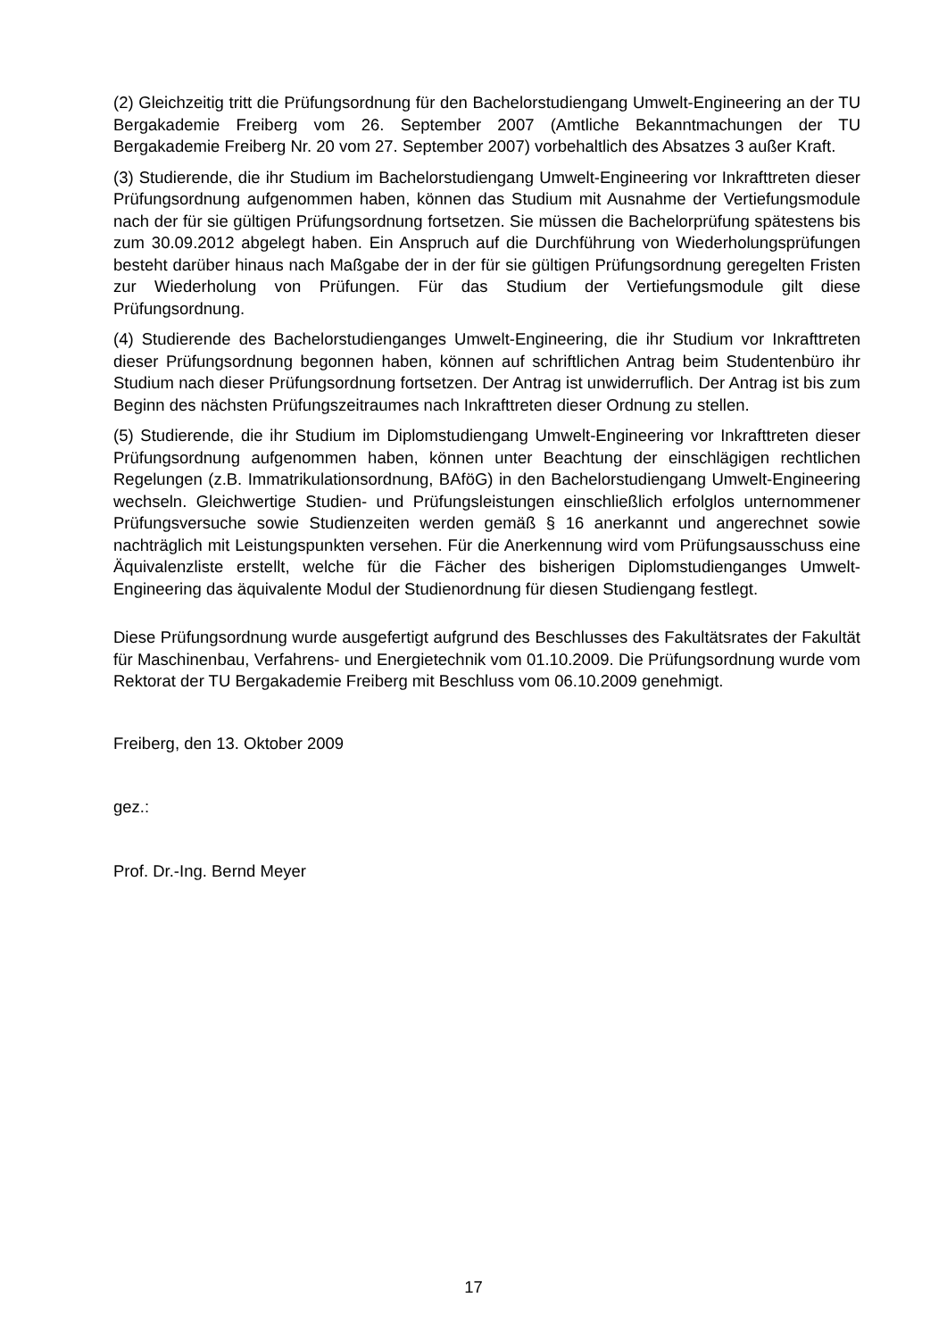(2) Gleichzeitig tritt die Prüfungsordnung für den Bachelorstudiengang Umwelt-Engineering an der TU Bergakademie Freiberg vom 26. September 2007 (Amtliche Bekanntmachungen der TU Bergakademie Freiberg Nr. 20 vom 27. September 2007) vorbehaltlich des Absatzes 3 außer Kraft.
(3) Studierende, die ihr Studium im Bachelorstudiengang Umwelt-Engineering vor Inkrafttreten dieser Prüfungsordnung aufgenommen haben, können das Studium mit Ausnahme der Vertiefungsmodule nach der für sie gültigen Prüfungsordnung fortsetzen. Sie müssen die Bachelorprüfung spätestens bis zum 30.09.2012 abgelegt haben. Ein Anspruch auf die Durchführung von Wiederholungsprüfungen besteht darüber hinaus nach Maßgabe der in der für sie gültigen Prüfungsordnung geregelten Fristen zur Wiederholung von Prüfungen. Für das Studium der Vertiefungsmodule gilt diese Prüfungsordnung.
(4) Studierende des Bachelorstudienganges Umwelt-Engineering, die ihr Studium vor Inkrafttreten dieser Prüfungsordnung begonnen haben, können auf schriftlichen Antrag beim Studentenbüro ihr Studium nach dieser Prüfungsordnung fortsetzen. Der Antrag ist unwiderruflich. Der Antrag ist bis zum Beginn des nächsten Prüfungszeitraumes nach Inkrafttreten dieser Ordnung zu stellen.
(5) Studierende, die ihr Studium im Diplomstudiengang Umwelt-Engineering vor Inkrafttreten dieser Prüfungsordnung aufgenommen haben, können unter Beachtung der einschlägigen rechtlichen Regelungen (z.B. Immatrikulationsordnung, BAföG) in den Bachelorstudiengang Umwelt-Engineering wechseln. Gleichwertige Studien- und Prüfungsleistungen einschließlich erfolglos unternommener Prüfungsversuche sowie Studienzeiten werden gemäß § 16 anerkannt und angerechnet sowie nachträglich mit Leistungspunkten versehen. Für die Anerkennung wird vom Prüfungsausschuss eine Äquivalenzliste erstellt, welche für die Fächer des bisherigen Diplomstudienganges Umwelt-Engineering das äquivalente Modul der Studienordnung für diesen Studiengang festlegt.
Diese Prüfungsordnung wurde ausgefertigt aufgrund des Beschlusses des Fakultätsrates der Fakultät für Maschinenbau, Verfahrens- und Energietechnik vom 01.10.2009. Die Prüfungsordnung wurde vom Rektorat der TU Bergakademie Freiberg mit Beschluss vom 06.10.2009 genehmigt.
Freiberg, den 13. Oktober 2009
gez.:
Prof. Dr.-Ing. Bernd Meyer
17